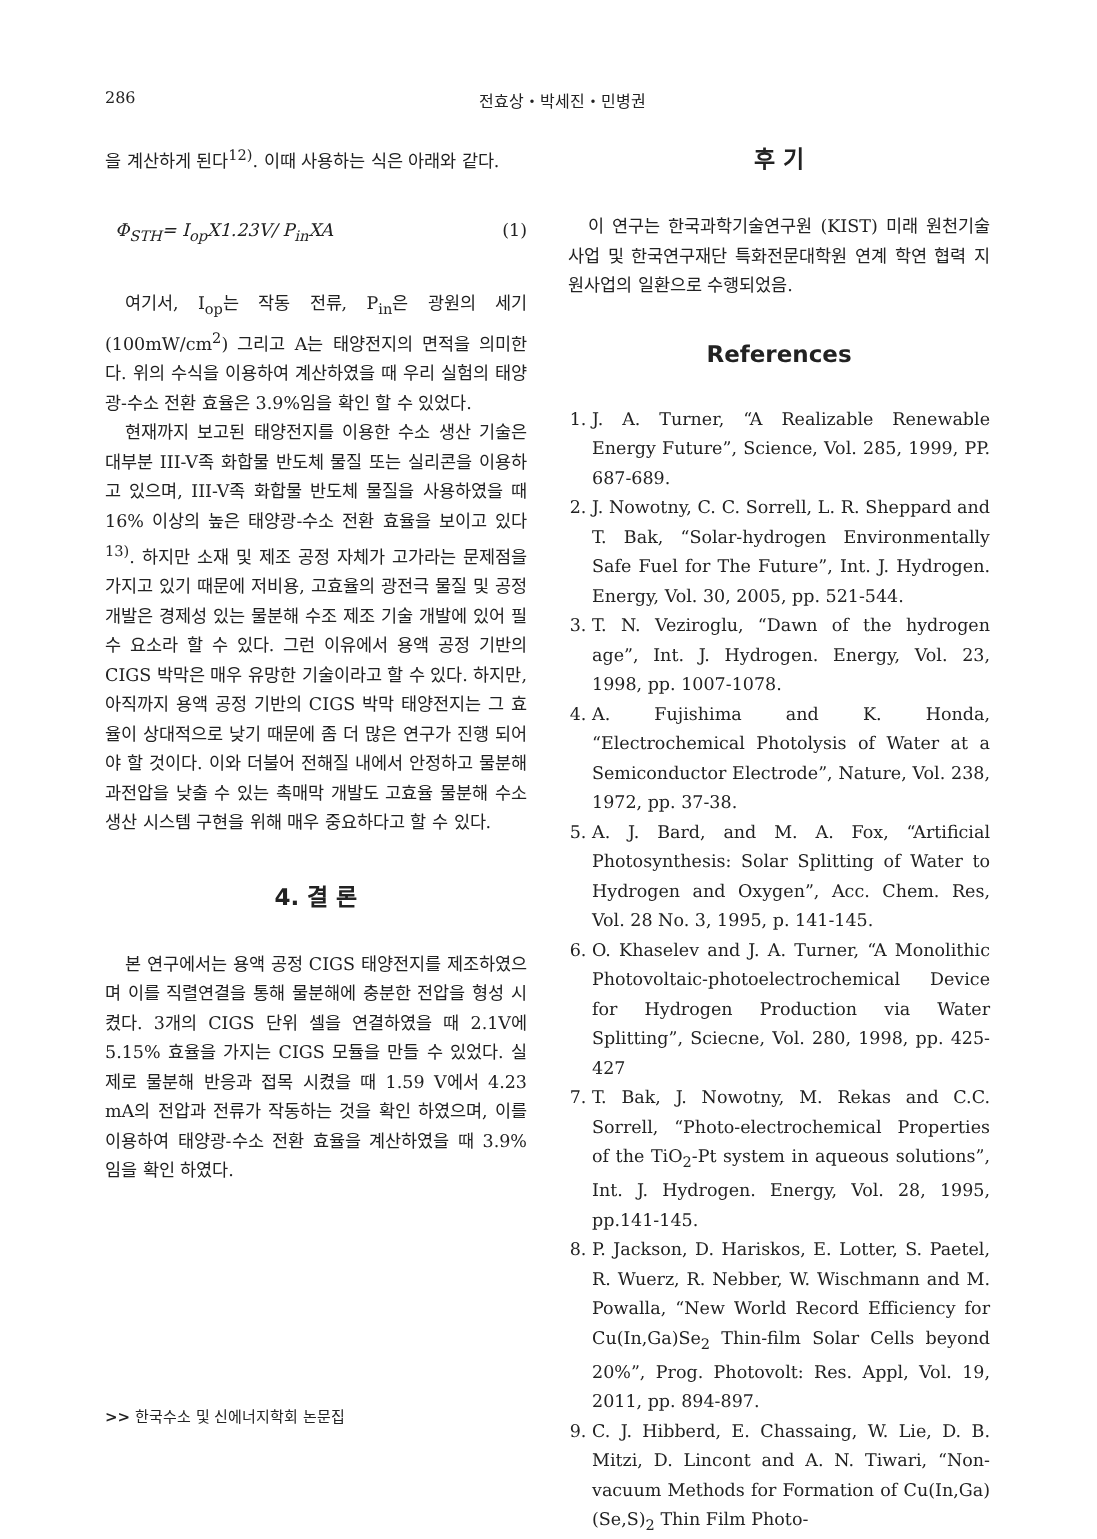286 전효상・박세진・민병권
을 계산하게 된다<sup>12)</sup>. 이때 사용하는 식은 아래와 같다.
Φ<sub>STH</sub>= I<sub>op</sub>X1.23V/ P<sub>in</sub>XA (1)
여기서, I<sub>op</sub>는 작동 전류, P<sub>in</sub>은 광원의 세기 (100mW/cm<sup>2</sup>) 그리고 A는 태양전지의 면적을 의미한다. 위의 수식을 이용하여 계산하였을 때 우리 실험의 태양광-수소 전환 효율은 3.9%임을 확인 할 수 있었다.
현재까지 보고된 태양전지를 이용한 수소 생산 기술은 대부분 III-V족 화합물 반도체 물질 또는 실리콘을 이용하고 있으며, III-V족 화합물 반도체 물질을 사용하였을 때 16% 이상의 높은 태양광-수소 전환 효율을 보이고 있다<sup>13)</sup>. 하지만 소재 및 제조 공정 자체가 고가라는 문제점을 가지고 있기 때문에 저비용, 고효율의 광전극 물질 및 공정 개발은 경제성 있는 물분해 수조 제조 기술 개발에 있어 필수 요소라 할 수 있다. 그런 이유에서 용액 공정 기반의 CIGS 박막은 매우 유망한 기술이라고 할 수 있다. 하지만, 아직까지 용액 공정 기반의 CIGS 박막 태양전지는 그 효율이 상대적으로 낮기 때문에 좀 더 많은 연구가 진행 되어야 할 것이다. 이와 더불어 전해질 내에서 안정하고 물분해 과전압을 낮출 수 있는 촉매막 개발도 고효율 물분해 수소 생산 시스템 구현을 위해 매우 중요하다고 할 수 있다.
4. 결 론
본 연구에서는 용액 공정 CIGS 태양전지를 제조하였으며 이를 직렬연결을 통해 물분해에 충분한 전압을 형성 시켰다. 3개의 CIGS 단위 셀을 연결하였을 때 2.1V에 5.15% 효율을 가지는 CIGS 모듈을 만들 수 있었다. 실제로 물분해 반응과 접목 시켰을 때 1.59 V에서 4.23 mA의 전압과 전류가 작동하는 것을 확인 하였으며, 이를 이용하여 태양광-수소 전환 효율을 계산하였을 때 3.9% 임을 확인 하였다.
후 기
이 연구는 한국과학기술연구원 (KIST) 미래 원천기술 사업 및 한국연구재단 특화전문대학원 연계 학연 협력 지원사업의 일환으로 수행되었음.
References
1. J. A. Turner, “A Realizable Renewable Energy Future”, Science, Vol. 285, 1999, PP. 687-689.
2. J. Nowotny, C. C. Sorrell, L. R. Sheppard and T. Bak, “Solar-hydrogen Environmentally Safe Fuel for The Future”, Int. J. Hydrogen. Energy, Vol. 30, 2005, pp. 521-544.
3. T. N. Veziroglu, “Dawn of the hydrogen age”, Int. J. Hydrogen. Energy, Vol. 23, 1998, pp. 1007-1078.
4. A. Fujishima and K. Honda, “Electrochemical Photolysis of Water at a Semiconductor Electrode”, Nature, Vol. 238, 1972, pp. 37-38.
5. A. J. Bard, and M. A. Fox, “Artificial Photosynthesis: Solar Splitting of Water to Hydrogen and Oxygen”, Acc. Chem. Res, Vol. 28 No. 3, 1995, p. 141-145.
6. O. Khaselev and J. A. Turner, “A Monolithic Photovoltaic-photoelectrochemical Device for Hydrogen Production via Water Splitting”, Sciecne, Vol. 280, 1998, pp. 425-427
7. T. Bak, J. Nowotny, M. Rekas and C.C. Sorrell, “Photo-electrochemical Properties of the TiO<sub>2</sub>-Pt system in aqueous solutions”, Int. J. Hydrogen. Energy, Vol. 28, 1995, pp.141-145.
8. P. Jackson, D. Hariskos, E. Lotter, S. Paetel, R. Wuerz, R. Nebber, W. Wischmann and M. Powalla, “New World Record Efficiency for Cu(In,Ga)Se<sub>2</sub> Thin-film Solar Cells beyond 20%”, Prog. Photovolt: Res. Appl, Vol. 19, 2011, pp. 894-897.
9. C. J. Hibberd, E. Chassaing, W. Lie, D. B. Mitzi, D. Lincont and A. N. Tiwari, “Non-vacuum Methods for Formation of Cu(In,Ga)(Se,S)<sub>2</sub> Thin Film Photo-
>> 한국수소 및 신에너지학회 논문집